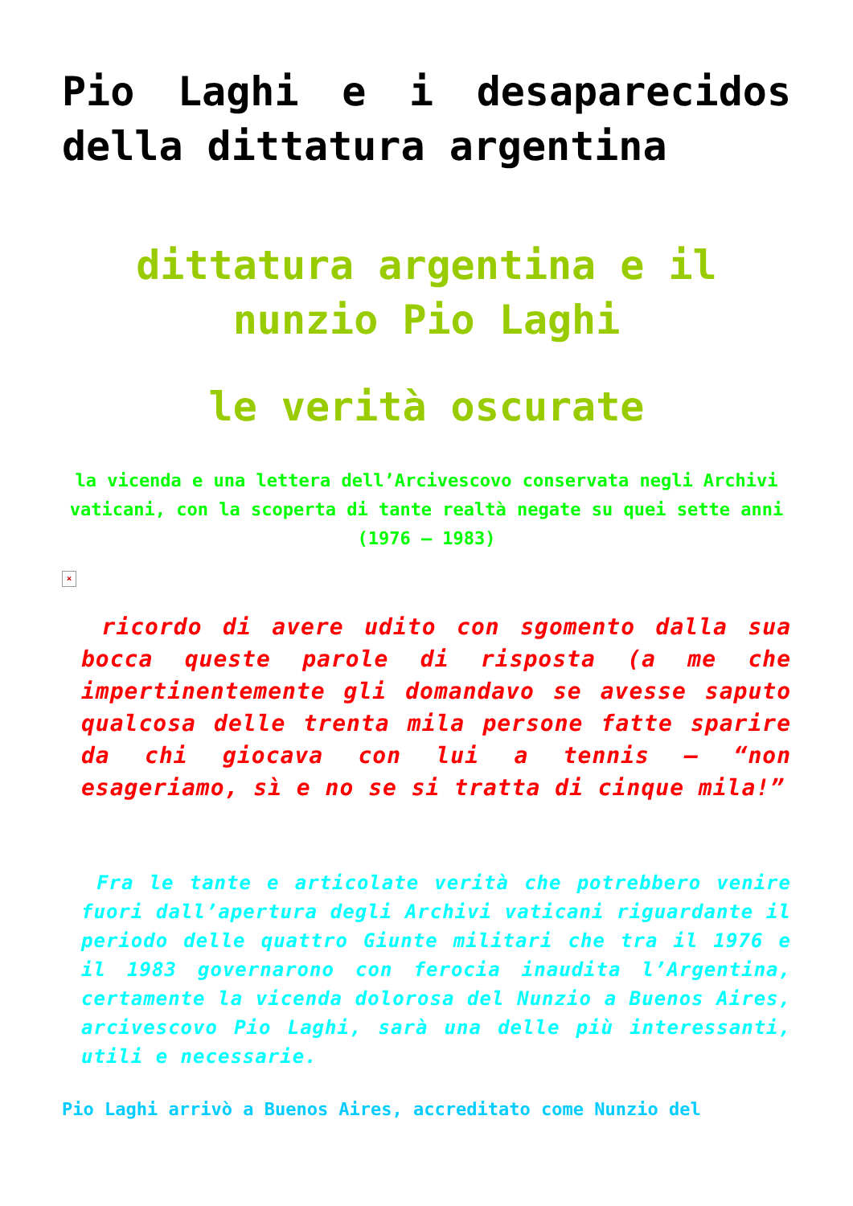Pio Laghi e i desaparecidos della dittatura argentina
dittatura argentina e il nunzio Pio Laghi
le verità oscurate
la vicenda e una lettera dell’Arcivescovo conservata negli Archivi vaticani, con la scoperta di tante realtà negate su quei sette anni (1976 – 1983)
×
ricordo di avere udito con sgomento dalla sua bocca queste parole di risposta (a me che impertinentemente gli domandavo se avesse saputo qualcosa delle trenta mila persone fatte sparire da chi giocava con lui a tennis – “non esageriamo, sì e no se si tratta di cinque mila!”
Fra le tante e articolate verità che potrebbero venire fuori dall’apertura degli Archivi vaticani riguardante il periodo delle quattro Giunte militari che tra il 1976 e il 1983 governarono con ferocia inaudita l’Argentina, certamente la vicenda dolorosa del Nunzio a Buenos Aires, arcivescovo Pio Laghi, sarà una delle più interessanti, utili e necessarie.
Pio Laghi arrivò a Buenos Aires, accreditato come Nunzio del